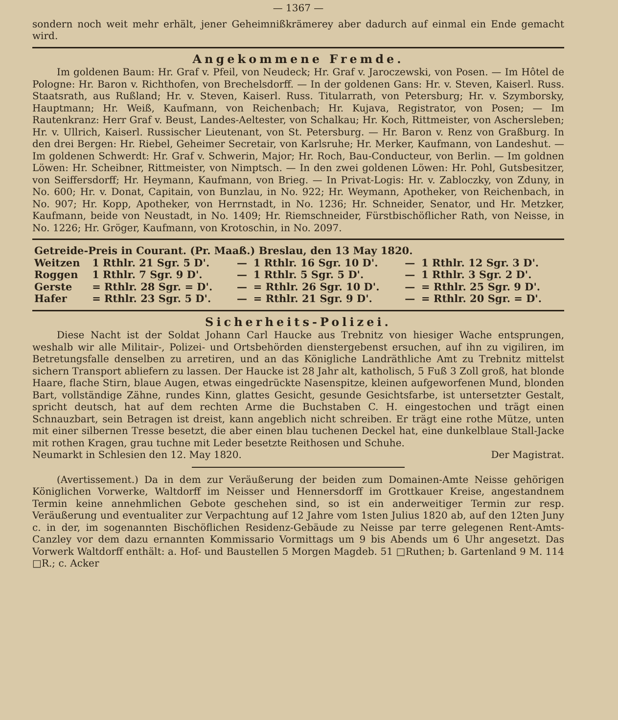— 1367 —
sondern noch weit mehr erhält, jener Geheimnißkrämerey aber dadurch auf einmal ein Ende gemacht wird.
Angekommene Fremde.
Im goldenen Baum: Hr. Graf v. Pfeil, von Neudeck; Hr. Graf v. Jaroczewski, von Posen. — Im Hôtel de Pologne: Hr. Baron v. Richthofen, von Brechelsdorff. — In der goldenen Gans: Hr. v. Steven, Kaiserl. Russ. Staatsrath, aus Rußland; Hr. v. Steven, Kaiserl. Russ. Titularrath, von Petersburg; Hr. v. Szymborsky, Hauptmann; Hr. Weiß, Kaufmann, von Reichenbach; Hr. Kujava, Registrator, von Posen; — Im Rautenkranz: Herr Graf v. Beust, Landes-Aeltester, von Schalkau; Hr. Koch, Rittmeister, von Aschersleben; Hr. v. Ullrich, Kaiserl. Russischer Lieutenant, von St. Petersburg. — Hr. Baron v. Renz von Graßburg. In den drei Bergen: Hr. Riebel, Geheimer Secretair, von Karlsruhe; Hr. Merker, Kaufmann, von Landeshut. — Im goldenen Schwerdt: Hr. Graf v. Schwerin, Major; Hr. Roch, Bau-Conducteur, von Berlin. — Im goldnen Löwen: Hr. Scheibner, Rittmeister, von Nimptsch. — In den zwei goldenen Löwen: Hr. Pohl, Gutsbesitzer, von Seiffersdorff; Hr. Heymann, Kaufmann, von Brieg. — In Privat-Logis: Hr. v. Zabloczky, von Zduny, in No. 600; Hr. v. Donat, Capitain, von Bunzlau, in No. 922; Hr. Weymann, Apotheker, von Reichenbach, in No. 907; Hr. Kopp, Apotheker, von Herrnstadt, in No. 1236; Hr. Schneider, Senator, und Hr. Metzker, Kaufmann, beide von Neustadt, in No. 1409; Hr. Riemschneider, Fürstbischöflicher Rath, von Neisse, in No. 1226; Hr. Gröger, Kaufmann, von Krotoschin, in No. 2097.
| Getreide-Preis in Courant. (Pr. Maaß.) Breslau, den 13 May 1820. | | | | | |
| --- | --- | --- | --- | --- | --- |
| Weitzen | 1 Rthlr. 21 Sgr. 5 D'. | — | 1 Rthlr. 16 Sgr. 10 D'. | — | 1 Rthlr. 12 Sgr. 3 D'. |
| Roggen | 1 Rthlr. 7 Sgr. 9 D'. | — | 1 Rthlr. 5 Sgr. 5 D'. | — | 1 Rthlr. 3 Sgr. 2 D'. |
| Gerste | = Rthlr. 28 Sgr. = D'. | — | = Rthlr. 26 Sgr. 10 D'. | — | = Rthlr. 25 Sgr. 9 D'. |
| Hafer | = Rthlr. 23 Sgr. 5 D'. | — | = Rthlr. 21 Sgr. 9 D'. | — | = Rthlr. 20 Sgr. = D'. |
Sicherheits-Polizei.
Diese Nacht ist der Soldat Johann Carl Haucke aus Trebnitz von hiesiger Wache entsprungen, weshalb wir alle Militair-, Polizei- und Ortsbehörden dienstergebenst ersuchen, auf ihn zu vigiliren, im Betretungsfalle denselben zu arretiren, und an das Königliche Landräthliche Amt zu Trebnitz mittelst sichern Transport abliefern zu lassen. Der Haucke ist 28 Jahr alt, katholisch, 5 Fuß 3 Zoll groß, hat blonde Haare, flache Stirn, blaue Augen, etwas eingedrückte Nasenspitze, kleinen aufgeworfenen Mund, blonden Bart, vollständige Zähne, rundes Kinn, glattes Gesicht, gesunde Gesichtsfarbe, ist untersetzter Gestalt, spricht deutsch, hat auf dem rechten Arme die Buchstaben C. H. eingestochen und trägt einen Schnauzbart, sein Betragen ist dreist, kann angeblich nicht schreiben. Er trägt eine rothe Mütze, unten mit einer silbernen Tresse besetzt, die aber einen blau tuchenen Deckel hat, eine dunkelblaue Stall-Jacke mit rothen Kragen, grau tuchne mit Leder besetzte Reithosen und Schuhe.
Neumarkt in Schlesien den 12. May 1820. Der Magistrat.
(Avertissement.) Da in dem zur Veräußerung der beiden zum Domainen-Amte Neisse gehörigen Königlichen Vorwerke, Waltdorff im Neisser und Hennersdorff im Grottkauer Kreise, angestandnem Termin keine annehmlichen Gebote geschehen sind, so ist ein anderweitiger Termin zur resp. Veräußerung und eventualiter zur Verpachtung auf 12 Jahre vom 1sten Julius 1820 ab, auf den 12ten Juny c. in der, im sogenannten Bischöflichen Residenz-Gebäude zu Neisse par terre gelegenen Rent-Amts-Canzley vor dem dazu ernannten Kommissario Vormittags um 9 bis Abends um 6 Uhr angesetzt. Das Vorwerk Waltdorff enthält: a. Hof- und Baustellen 5 Morgen Magdeb. 51 □Ruthen; b. Gartenland 9 M. 114 □R.; c. Acker